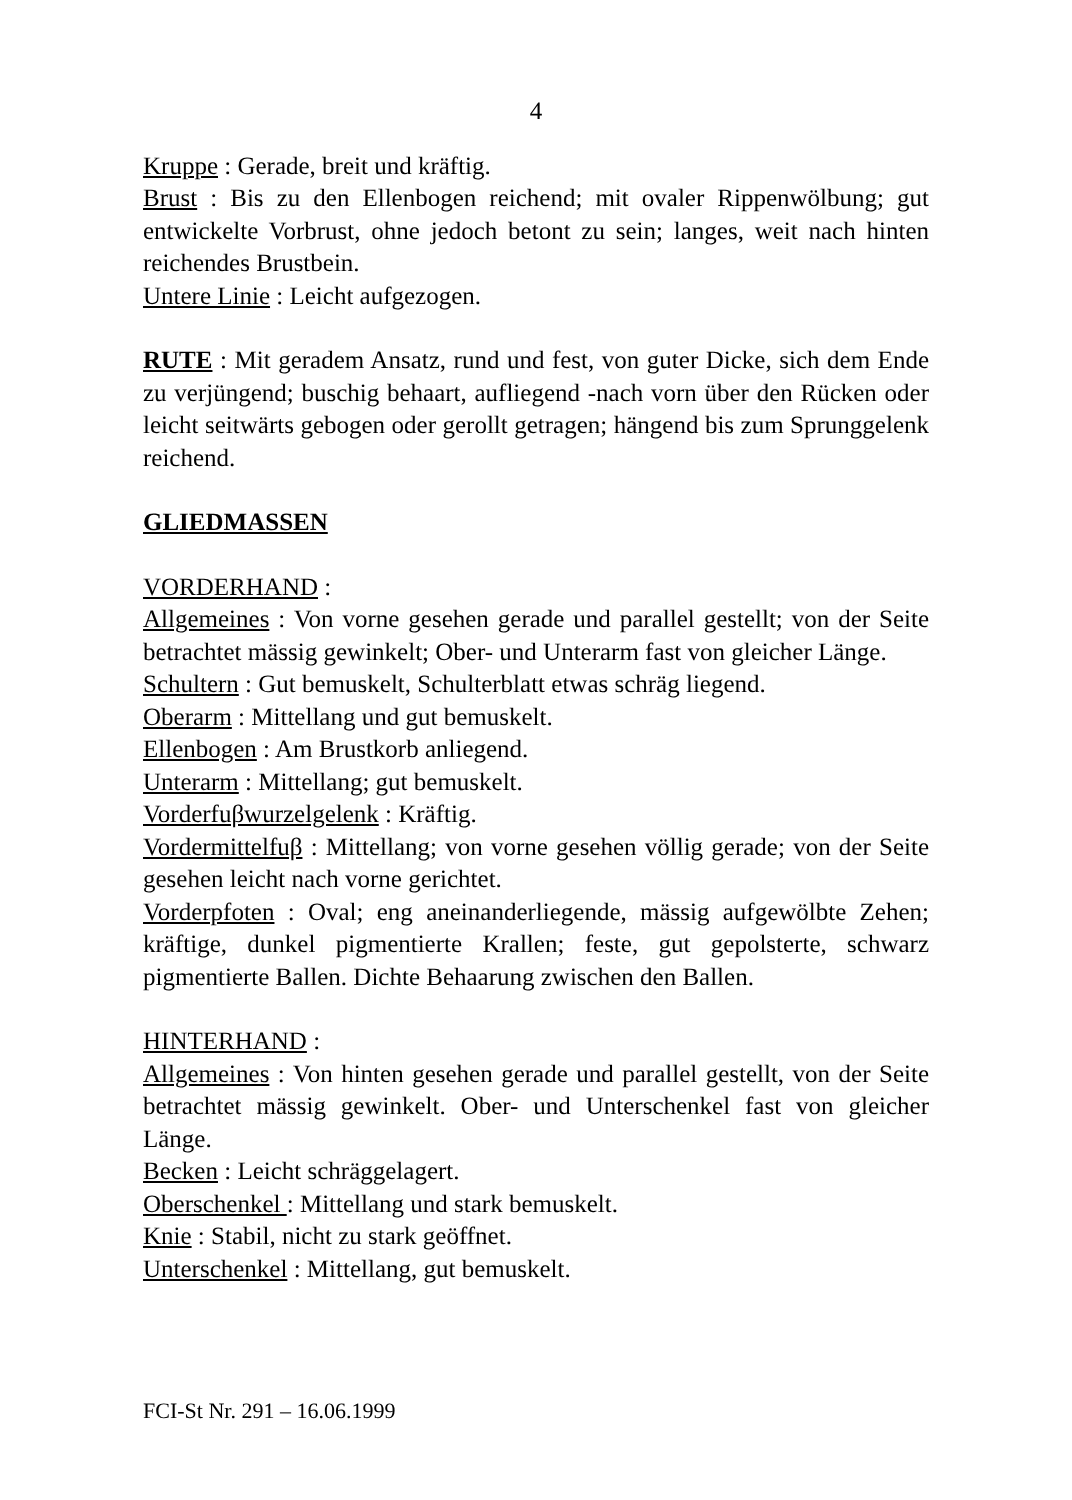4
Kruppe : Gerade, breit und kräftig.
Brust : Bis zu den Ellenbogen reichend; mit ovaler Rippenwölbung; gut entwickelte Vorbrust, ohne jedoch betont zu sein; langes, weit nach hinten reichendes Brustbein.
Untere Linie : Leicht aufgezogen.
RUTE : Mit geradem Ansatz, rund und fest, von guter Dicke, sich dem Ende zu verjüngend; buschig behaart, aufliegend -nach vorn über den Rücken oder leicht seitwärts gebogen oder gerollt getragen; hängend bis zum Sprunggelenk reichend.
GLIEDMASSEN
VORDERHAND :
Allgemeines : Von vorne gesehen gerade und parallel gestellt; von der Seite betrachtet mässig gewinkelt; Ober- und Unterarm fast von gleicher Länge.
Schultern : Gut bemuskelt, Schulterblatt etwas schräg liegend.
Oberarm : Mittellang und gut bemuskelt.
Ellenbogen : Am Brustkorb anliegend.
Unterarm : Mittellang; gut bemuskelt.
Vorderfuβwurzelgelenk : Kräftig.
Vordermittelfuβ : Mittellang; von vorne gesehen völlig gerade; von der Seite gesehen leicht nach vorne gerichtet.
Vorderpfoten : Oval; eng aneinanderliegende, mässig aufgewölbte Zehen; kräftige, dunkel pigmentierte Krallen; feste, gut gepolsterte, schwarz pigmentierte Ballen. Dichte Behaarung zwischen den Ballen.
HINTERHAND :
Allgemeines : Von hinten gesehen gerade und parallel gestellt, von der Seite betrachtet mässig gewinkelt. Ober- und Unterschenkel fast von gleicher Länge.
Becken : Leicht schräggelagert.
Oberschenkel : Mittellang und stark bemuskelt.
Knie : Stabil, nicht zu stark geöffnet.
Unterschenkel : Mittellang, gut bemuskelt.
FCI-St Nr. 291 – 16.06.1999